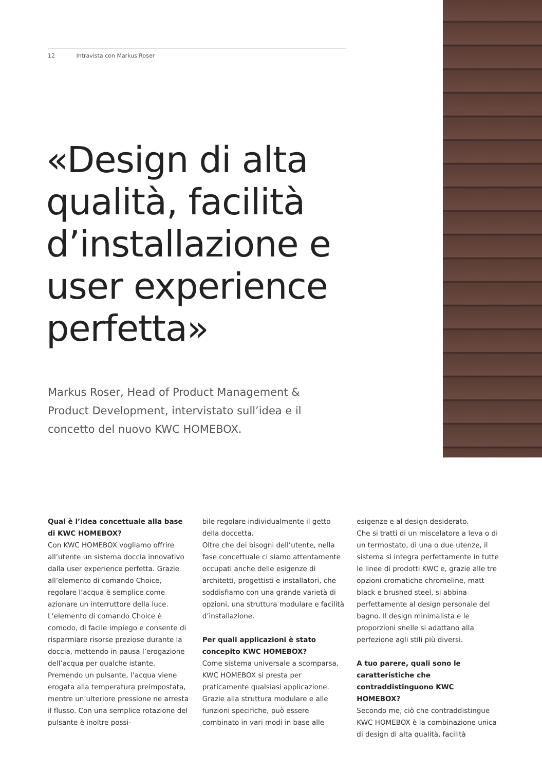12 Intravista con Markus Roser
«Design di alta qualità, facilità d’installazione e user experience perfetta»
Markus Roser, Head of Product Management & Product Development, intervistato sull’idea e il concetto del nuovo KWC HOMEBOX.
Qual è l’idea concettuale alla base di KWC HOMEBOX?
Con KWC HOMEBOX vogliamo offrire all’utente un sistema doccia innovativo dalla user experience perfetta. Grazie all’elemento di comando Choice, regolare l’acqua è semplice come azionare un interruttore della luce. L’elemento di comando Choice è comodo, di facile impiego e consente di risparmiare risorse preziose durante la doccia, mettendo in pausa l’erogazione dell’acqua per qualche istante. Premendo un pulsante, l’acqua viene erogata alla temperatura preimpostata, mentre un’ulteriore pressione ne arresta il flusso. Con una semplice rotazione del pulsante è inoltre possi-
bile regolare individualmente il getto della doccetta.
Oltre che dei bisogni dell’utente, nella fase concettuale ci siamo attentamente occupati anche delle esigenze di architetti, progettisti e installatori, che soddisfiamo con una grande varietà di opzioni, una struttura modulare e facilità d’installazione.
Per quali applicazioni è stato concepito KWC HOMEBOX?
Come sistema universale a scomparsa, KWC HOMEBOX si presta per praticamente qualsiasi applicazione. Grazie alla struttura modulare e alle funzioni specifiche, può essere combinato in vari modi in base alle
esigenze e al design desiderato.
Che si tratti di un miscelatore a leva o di un termostato, di una o due utenze, il sistema si integra perfettamente in tutte le linee di prodotti KWC e, grazie alle tre opzioni cromatiche chromeline, matt black e brushed steel, si abbina perfettamente al design personale del bagno. Il design minimalista e le proporzioni snelle si adattano alla perfezione agli stili più diversi.
A tuo parere, quali sono le caratteristiche che contraddistinguono KWC HOMEBOX?
Secondo me, ciò che contraddistingue KWC HOMEBOX è la combinazione unica di design di alta qualità, facilità